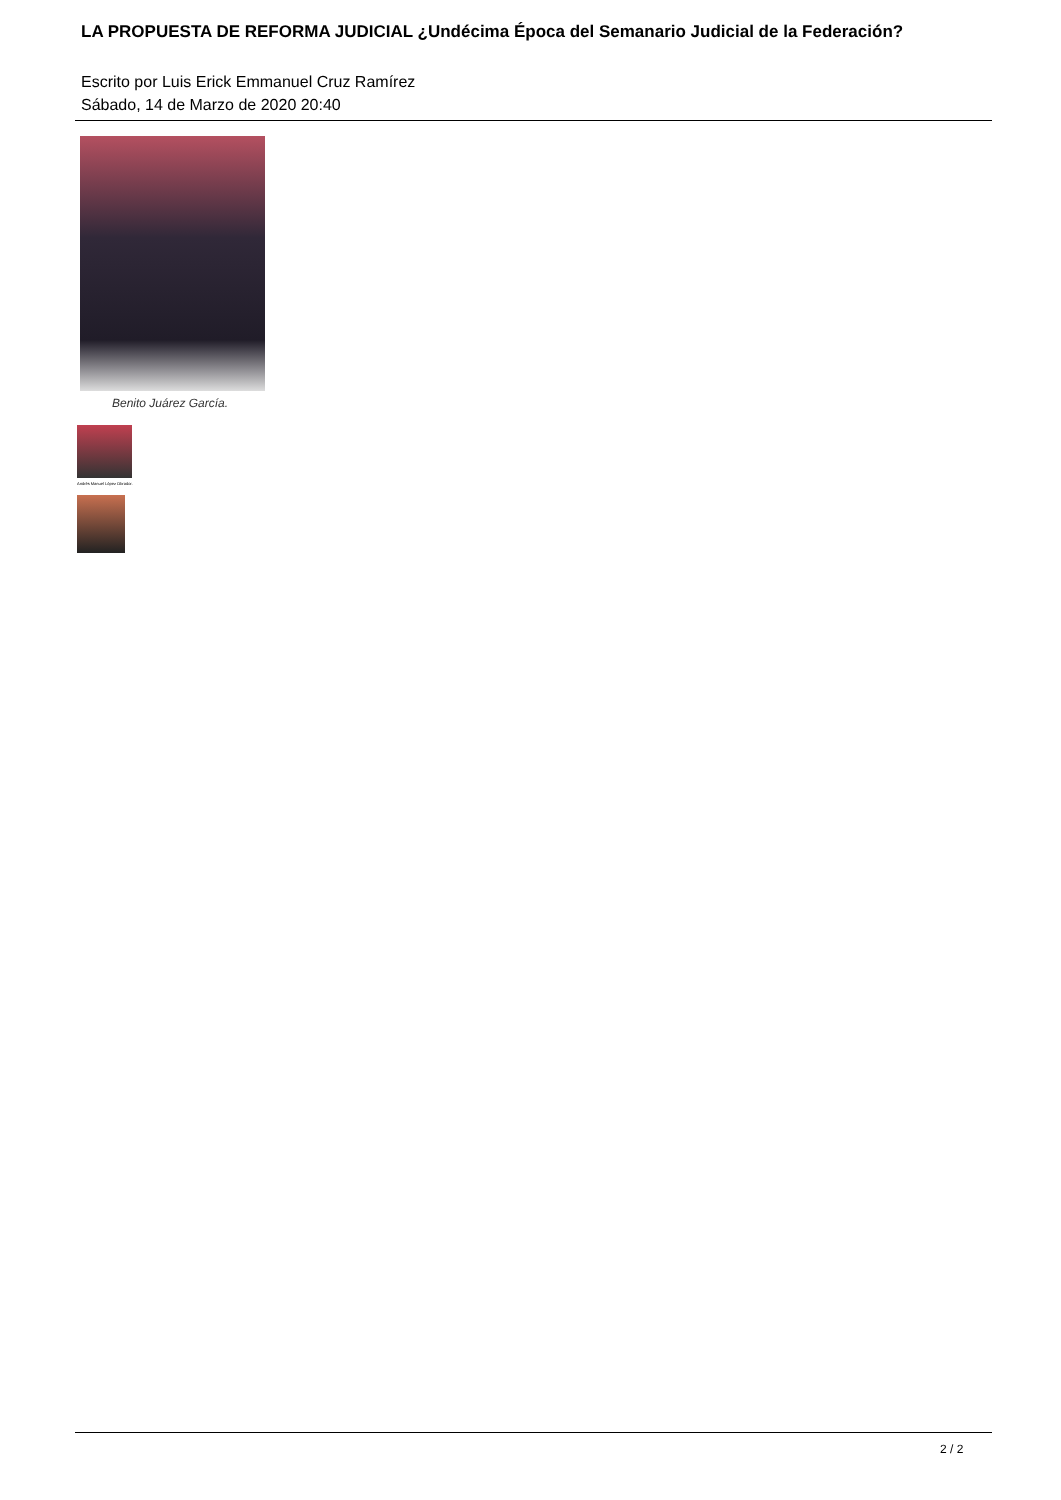LA PROPUESTA DE REFORMA JUDICIAL ¿Undécima Época del Semanario Judicial de la Federación?
Escrito por Luis Erick Emmanuel Cruz Ramírez
Sábado, 14 de Marzo de 2020 20:40
Benito Juárez García.
Andrés Manuel López Obrador.
2 / 2